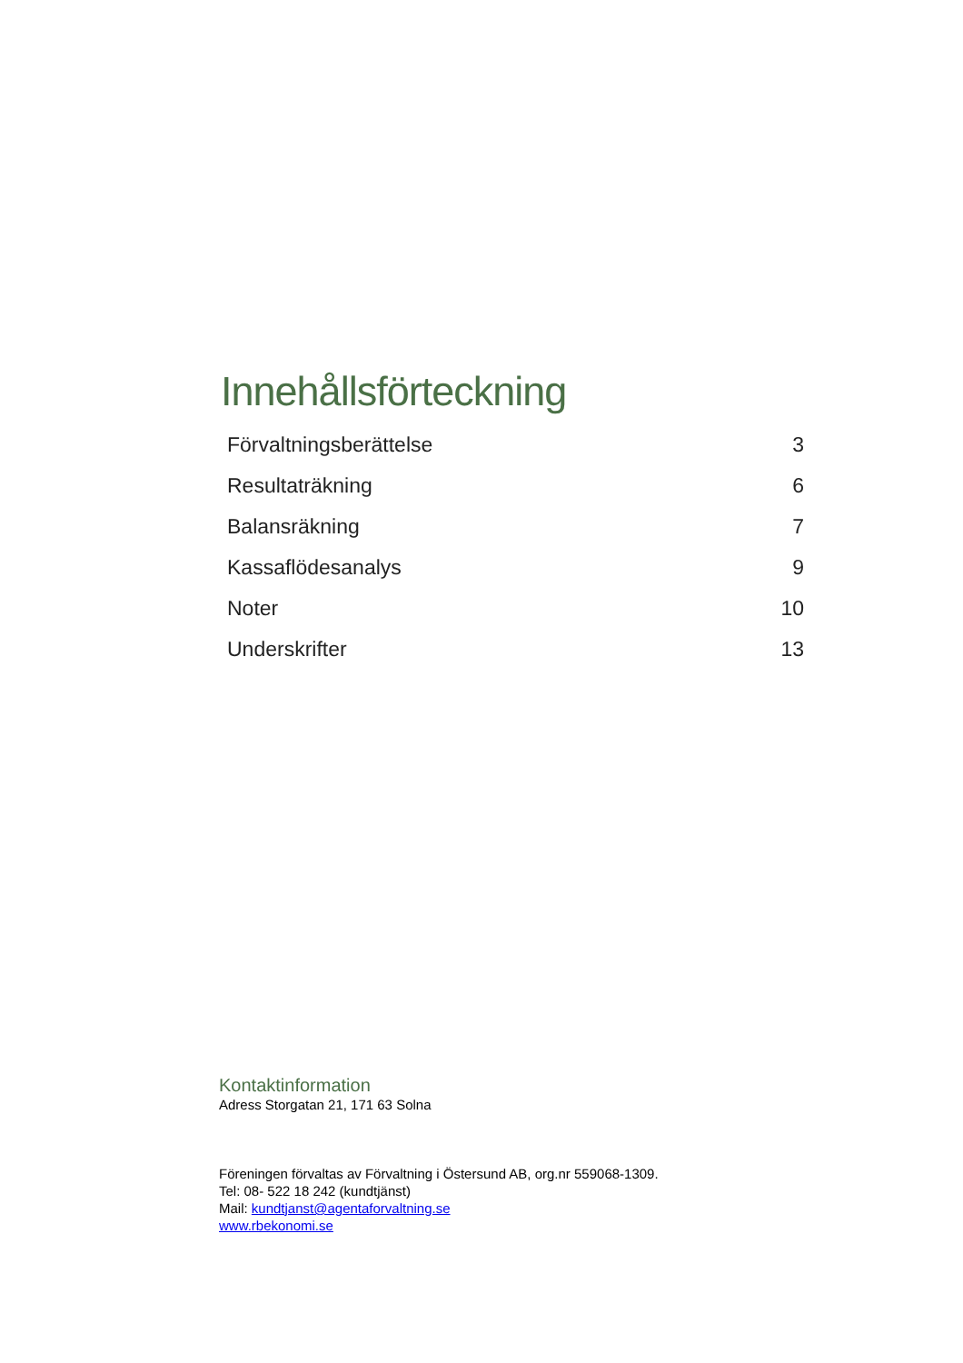Innehållsförteckning
| Förvaltningsberättelse | 3 |
| Resultaträkning | 6 |
| Balansräkning | 7 |
| Kassaflödesanalys | 9 |
| Noter | 10 |
| Underskrifter | 13 |
Kontaktinformation
Adress Storgatan 21, 171 63 Solna
Föreningen förvaltas av Förvaltning i Östersund AB, org.nr 559068-1309.
Tel: 08- 522 18 242 (kundtjänst)
Mail: kundtjanst@agentaforvaltning.se
www.rbekonomi.se